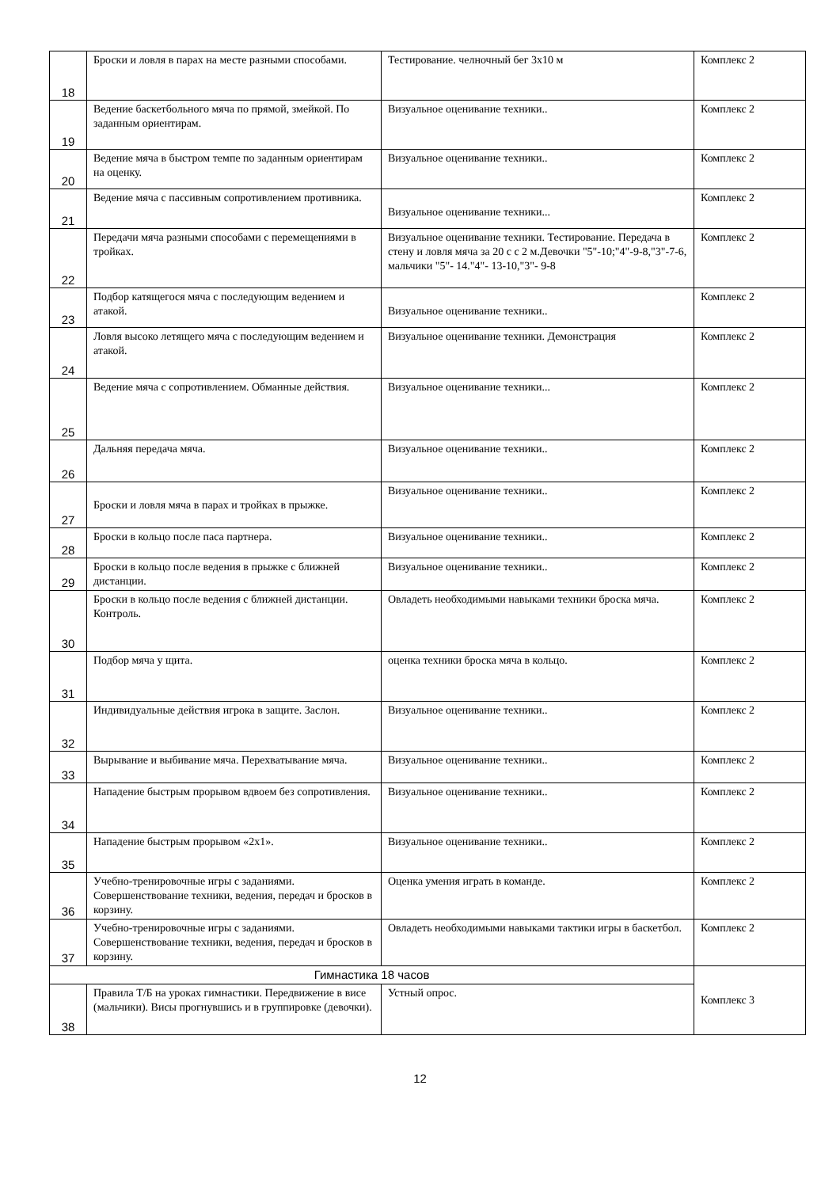| 18 | Броски и ловля в парах на месте разными способами. | Тестирование. челночный бег 3х10 м | Комплекс 2 |
| 19 | Ведение баскетбольного мяча по прямой, змейкой. По заданным ориентирам. | Визуальное оценивание техники.. | Комплекс 2 |
| 20 | Ведение мяча в быстром темпе по заданным ориентирам на оценку. | Визуальное оценивание техники.. | Комплекс 2 |
| 21 | Ведение мяча с пассивным сопротивлением противника. | Визуальное оценивание техники... | Комплекс 2 |
| 22 | Передачи мяча разными способами с перемещениями в тройках. | Визуальное оценивание техники. Тестирование. Передача в стену и ловля мяча за 20 с с 2 м.Девочки "5"-10;"4"-9-8,"3"-7-6, мальчики "5"- 14."4"- 13-10,"3"- 9-8 | Комплекс 2 |
| 23 | Подбор катящегося мяча с последующим ведением и атакой. | Визуальное оценивание техники.. | Комплекс 2 |
| 24 | Ловля высоко летящего мяча с последующим ведением и атакой. | Визуальное оценивание техники. Демонстрация | Комплекс 2 |
| 25 | Ведение мяча с сопротивлением. Обманные действия. | Визуальное оценивание техники... | Комплекс 2 |
| 26 | Дальняя передача мяча. | Визуальное оценивание техники.. | Комплекс 2 |
| 27 | Броски и ловля мяча в парах и тройках в прыжке. | Визуальное оценивание техники.. | Комплекс 2 |
| 28 | Броски в кольцо после паса партнера. | Визуальное оценивание техники.. | Комплекс 2 |
| 29 | Броски в кольцо после ведения в прыжке с ближней дистанции. | Визуальное оценивание техники.. | Комплекс 2 |
| 30 | Броски в кольцо после ведения с ближней дистанции. Контроль. | Овладеть необходимыми навыками техники броска мяча. | Комплекс 2 |
| 31 | Подбор мяча у щита. | оценка техники броска мяча в кольцо. | Комплекс 2 |
| 32 | Индивидуальные действия игрока в защите. Заслон. | Визуальное оценивание техники.. | Комплекс 2 |
| 33 | Вырывание и выбивание мяча. Перехватывание мяча. | Визуальное оценивание техники.. | Комплекс 2 |
| 34 | Нападение быстрым прорывом вдвоем без сопротивления. | Визуальное оценивание техники.. | Комплекс 2 |
| 35 | Нападение быстрым прорывом «2х1». | Визуальное оценивание техники.. | Комплекс 2 |
| 36 | Учебно-тренировочные игры с заданиями. Совершенствование техники, ведения, передач и бросков в корзину. | Оценка умения играть в команде. | Комплекс 2 |
| 37 | Учебно-тренировочные игры с заданиями. Совершенствование техники, ведения, передач и бросков в корзину. | Овладеть необходимыми навыками тактики игры в баскетбол. | Комплекс 2 |
| Гимнастика 18 часов | | | Комплекс 3 |
| 38 | Правила Т/Б на уроках гимнастики. Передвижение в висе (мальчики). Висы прогнувшись и в группировке (девочки). | Устный опрос. | |
12